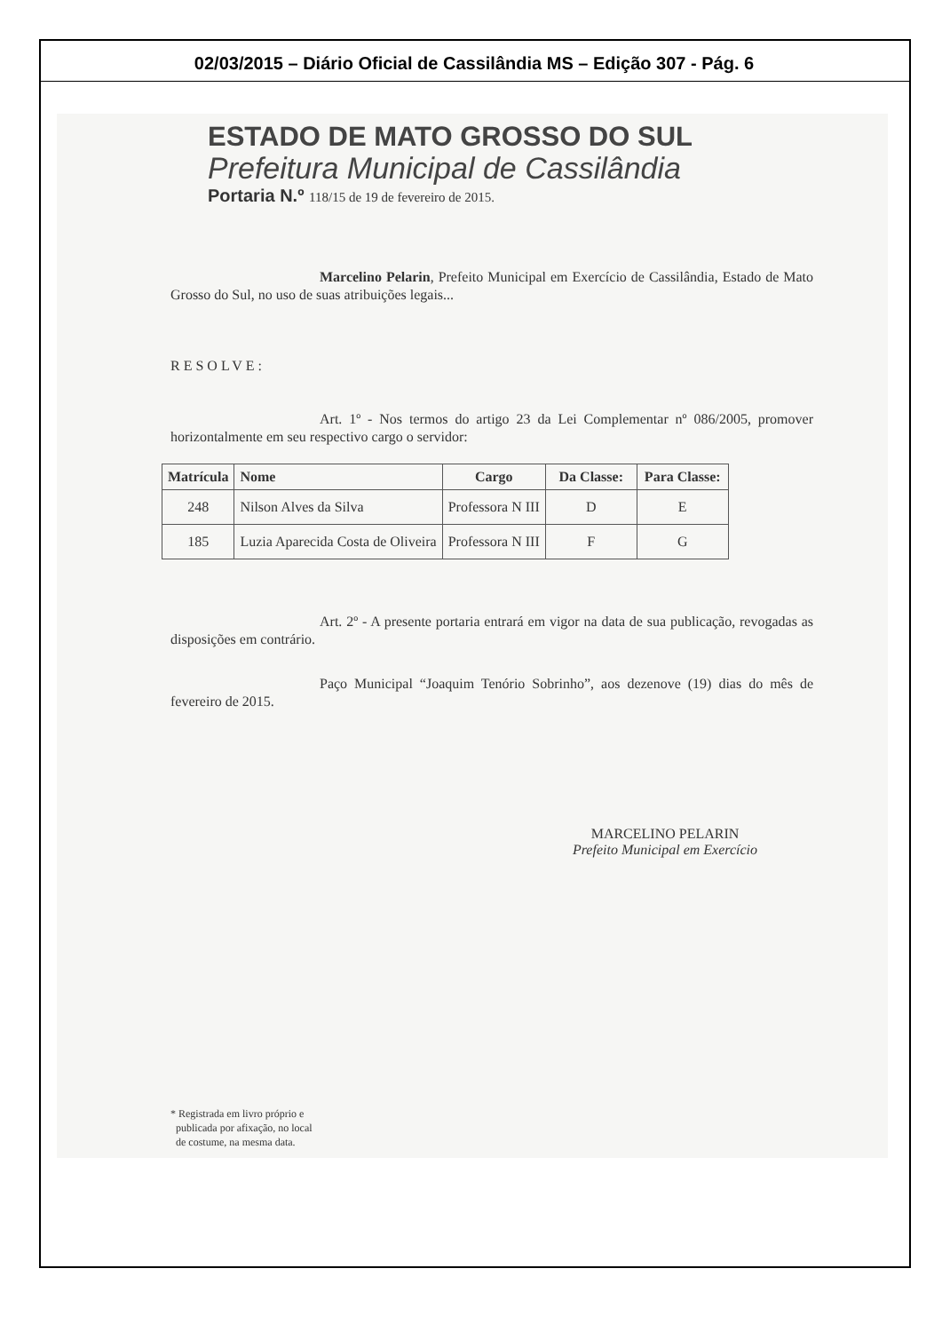02/03/2015 – Diário Oficial de Cassilândia MS – Edição 307 - Pág. 6
ESTADO DE MATO GROSSO DO SUL
Prefeitura Municipal de Cassilândia
Portaria N.º 118/15 de 19 de fevereiro de 2015.
Marcelino Pelarin, Prefeito Municipal em Exercício de Cassilândia, Estado de Mato Grosso do Sul, no uso de suas atribuições legais...
RESOLVE:
Art. 1º - Nos termos do artigo 23 da Lei Complementar nº 086/2005, promover horizontalmente em seu respectivo cargo o servidor:
| Matrícula | Nome | Cargo | Da Classe: | Para Classe: |
| --- | --- | --- | --- | --- |
| 248 | Nilson Alves da Silva | Professora N III | D | E |
| 185 | Luzia Aparecida Costa de Oliveira | Professora N III | F | G |
Art. 2º - A presente portaria entrará em vigor na data de sua publicação, revogadas as disposições em contrário.
Paço Municipal “Joaquim Tenório Sobrinho”, aos dezenove (19) dias do mês de fevereiro de 2015.
MARCELINO PELARIN
Prefeito Municipal em Exercício
* Registrada em livro próprio e
publicada por afixação, no local
de costume, na mesma data.